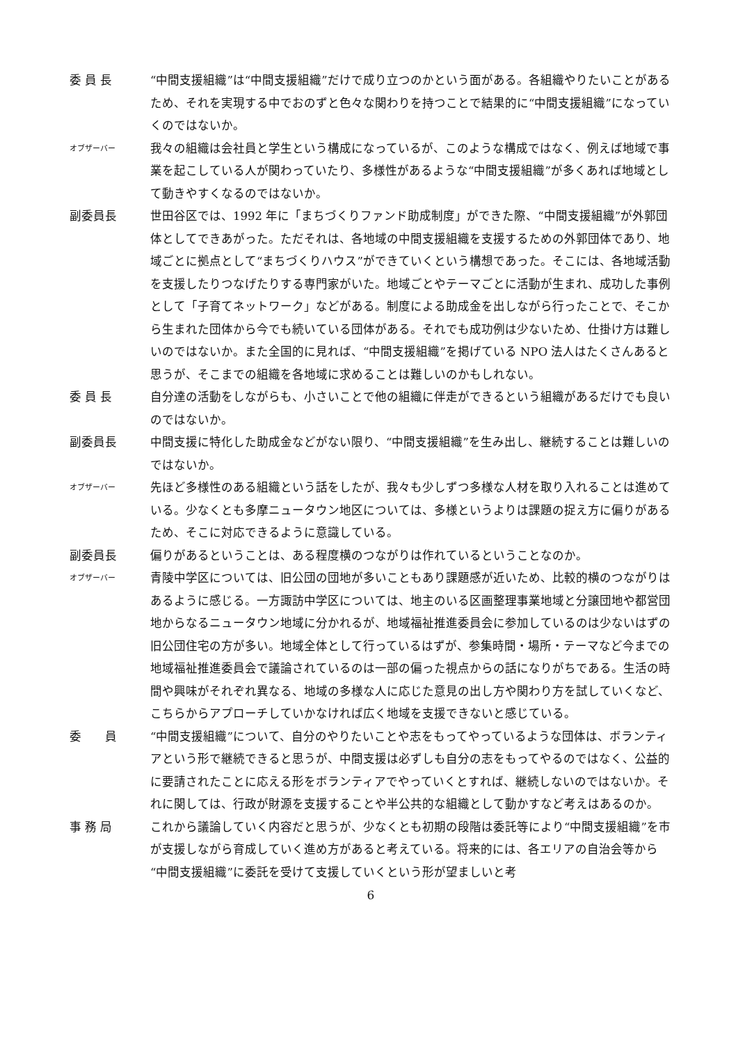委 員 長 “中間支援組織”は“中間支援組織”だけで成り立つのかという面がある。各組織やりたいことがあるため、それを実現する中でおのずと色々な関わりを持つことで結果的に“中間支援組織”になっていくのではないか。
オブザーバー
我々の組織は会社員と学生という構成になっているが、このような構成ではなく、例えば地域で事業を起こしている人が関わっていたり、多様性があるような“中間支援組織”が多くあれば地域として動きやすくなるのではないか。
副委員長 世田谷区では、1992 年に「まちづくりファンド助成制度」ができた際、“中間支援組織”が外郭団体としてできあがった。ただそれは、各地域の中間支援組織を支援するための外郭団体であり、地域ごとに拠点として“まちづくりハウス”ができていくという構想であった。そこには、各地域活動を支援したりつなげたりする専門家がいた。地域ごとやテーマごとに活動が生まれ、成功した事例として「子育てネットワーク」などがある。制度による助成金を出しながら行ったことで、そこから生まれた団体から今でも続いている団体がある。それでも成功例は少ないため、仕掛け方は難しいのではないか。また全国的に見れば、“中間支援組織”を掲げている NPO 法人はたくさんあると思うが、そこまでの組織を各地域に求めることは難しいのかもしれない。
委 員 長 自分達の活動をしながらも、小さいことで他の組織に伴走ができるという組織があるだけでも良いのではないか。
副委員長 中間支援に特化した助成金などがない限り、“中間支援組織”を生み出し、継続することは難しいのではないか。
オブザーバー
先ほど多様性のある組織という話をしたが、我々も少しずつ多様な人材を取り入れることは進めている。少なくとも多摩ニュータウン地区については、多様というよりは課題の捉え方に偏りがあるため、そこに対応できるように意識している。
副委員長 偏りがあるということは、ある程度横のつながりは作れているということなのか。
オブザーバー
青陵中学区については、旧公団の団地が多いこともあり課題感が近いため、比較的横のつながりはあるように感じる。一方諏訪中学区については、地主のいる区画整理事業地域と分譲団地や都営団地からなるニュータウン地域に分かれるが、地域福祉推進委員会に参加しているのは少ないはずの旧公団住宅の方が多い。地域全体として行っているはずが、参集時間・場所・テーマなど今までの地域福祉推進委員会で議論されているのは一部の偏った視点からの話になりがちである。生活の時間や興味がそれぞれ異なる、地域の多様な人に応じた意見の出し方や関わり方を試していくなど、こちらからアプローチしていかなければ広く地域を支援できないと感じている。
委　　員 “中間支援組織”について、自分のやりたいことや志をもってやっているような団体は、ボランティアという形で継続できると思うが、中間支援は必ずしも自分の志をもってやるのではなく、公益的に要請されたことに応える形をボランティアでやっていくとすれば、継続しないのではないか。それに関しては、行政が財源を支援することや半公共的な組織として動かすなど考えはあるのか。
事 務 局 これから議論していく内容だと思うが、少なくとも初期の段階は委託等により“中間支援組織”を市が支援しながら育成していく進め方があると考えている。将来的には、各エリアの自治会等から“中間支援組織”に委託を受けて支援していくという形が望ましいと考
6